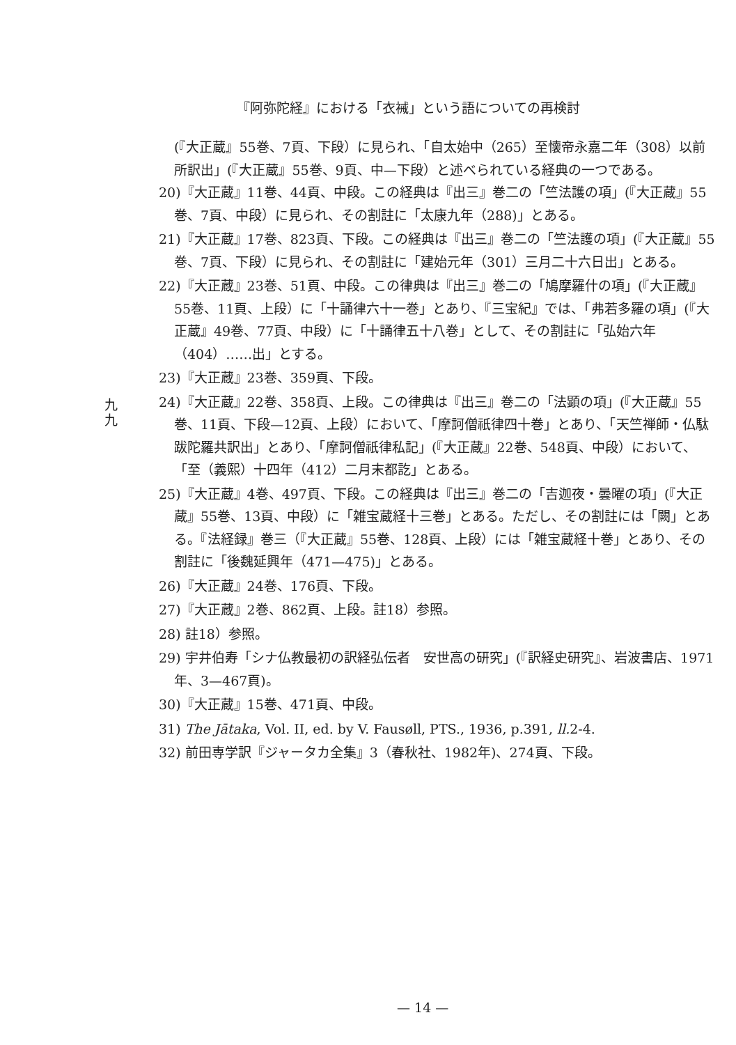『阿弥陀経』における「衣裓」という語についての再検討
(『大正蔵』55巻、7頁、下段）に見られ、「自太始中（265）至懐帝永嘉二年（308）以前所訳出」(『大正蔵』55巻、9頁、中—下段）と述べられている経典の一つである。
20)『大正蔵』11巻、44頁、中段。この経典は『出三』巻二の「竺法護の項」(『大正蔵』55巻、7頁、中段）に見られ、その割註に「太康九年（288)」とある。
21)『大正蔵』17巻、823頁、下段。この経典は『出三』巻二の「竺法護の項」(『大正蔵』55巻、7頁、下段）に見られ、その割註に「建始元年（301）三月二十六日出」とある。
22)『大正蔵』23巻、51頁、中段。この律典は『出三』巻二の「鳩摩羅什の項」(『大正蔵』55巻、11頁、上段）に「十誦律六十一巻」とあり、『三宝紀』では、「弗若多羅の項」(『大正蔵』49巻、77頁、中段）に「十誦律五十八巻」として、その割註に「弘始六年（404）……出」とする。
23)『大正蔵』23巻、359頁、下段。
24)『大正蔵』22巻、358頁、上段。この律典は『出三』巻二の「法顕の項」(『大正蔵』55巻、11頁、下段—12頁、上段）において、「摩訶僧祇律四十巻」とあり、「天竺禅師・仏駄跋陀羅共訳出」とあり、「摩訶僧祇律私記」(『大正蔵』22巻、548頁、中段）において、「至（義熙）十四年（412）二月末都訖」とある。
25)『大正蔵』4巻、497頁、下段。この経典は『出三』巻二の「吉迦夜・曇曜の項」(『大正蔵』55巻、13頁、中段）に「雑宝蔵経十三巻」とある。ただし、その割註には「闕」とある。『法経録』巻三（『大正蔵』55巻、128頁、上段）には「雑宝蔵経十巻」とあり、その割註に「後魏延興年（471—475)」とある。
26)『大正蔵』24巻、176頁、下段。
27)『大正蔵』2巻、862頁、上段。註18）参照。
28) 註18）参照。
29) 宇井伯寿「シナ仏教最初の訳経弘伝者　安世高の研究」(『訳経史研究』、岩波書店、1971年、3—467頁)。
30)『大正蔵』15巻、471頁、中段。
31) The Jātaka, Vol. II, ed. by V. Fausøll, PTS., 1936, p.391, ll. 2-4.
32) 前田専学訳『ジャータカ全集』3（春秋社、1982年)、274頁、下段。
九
九
— 14 —